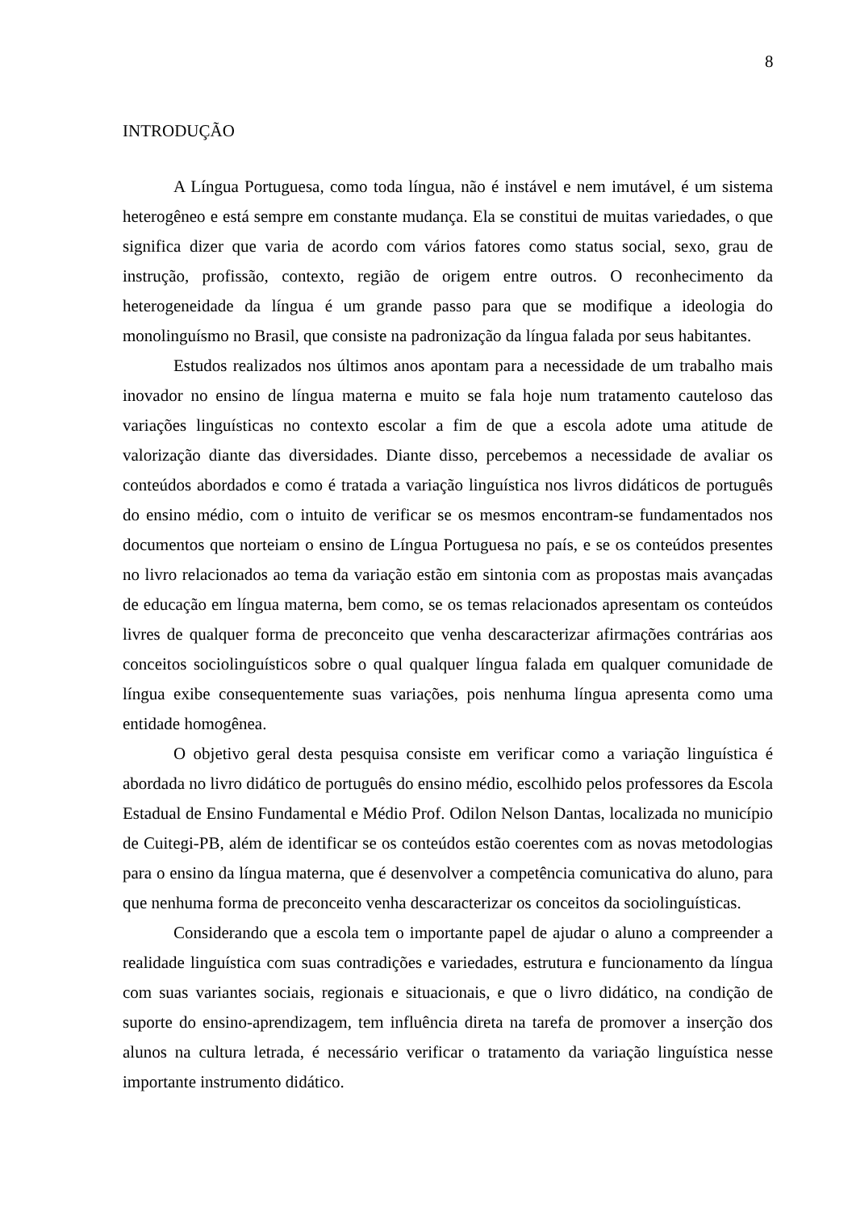8
INTRODUÇÃO
A Língua Portuguesa, como toda língua, não é instável e nem imutável, é um sistema heterogêneo e está sempre em constante mudança. Ela se constitui de muitas variedades, o que significa dizer que varia de acordo com vários fatores como status social, sexo, grau de instrução, profissão, contexto, região de origem entre outros. O reconhecimento da heterogeneidade da língua é um grande passo para que se modifique a ideologia do monolinguísmo no Brasil, que consiste na padronização da língua falada por seus habitantes.
Estudos realizados nos últimos anos apontam para a necessidade de um trabalho mais inovador no ensino de língua materna e muito se fala hoje num tratamento cauteloso das variações linguísticas no contexto escolar a fim de que a escola adote uma atitude de valorização diante das diversidades. Diante disso, percebemos a necessidade de avaliar os conteúdos abordados e como é tratada a variação linguística nos livros didáticos de português do ensino médio, com o intuito de verificar se os mesmos encontram-se fundamentados nos documentos que norteiam o ensino de Língua Portuguesa no país, e se os conteúdos presentes no livro relacionados ao tema da variação estão em sintonia com as propostas mais avançadas de educação em língua materna, bem como, se os temas relacionados apresentam os conteúdos livres de qualquer forma de preconceito que venha descaracterizar afirmações contrárias aos conceitos sociolinguísticos sobre o qual qualquer língua falada em qualquer comunidade de língua exibe consequentemente suas variações, pois nenhuma língua apresenta como uma entidade homogênea.
O objetivo geral desta pesquisa consiste em verificar como a variação linguística é abordada no livro didático de português do ensino médio, escolhido pelos professores da Escola Estadual de Ensino Fundamental e Médio Prof. Odilon Nelson Dantas, localizada no município de Cuitegi-PB, além de identificar se os conteúdos estão coerentes com as novas metodologias para o ensino da língua materna, que é desenvolver a competência comunicativa do aluno, para que nenhuma forma de preconceito venha descaracterizar os conceitos da sociolinguísticas.
Considerando que a escola tem o importante papel de ajudar o aluno a compreender a realidade linguística com suas contradições e variedades, estrutura e funcionamento da língua com suas variantes sociais, regionais e situacionais, e que o livro didático, na condição de suporte do ensino-aprendizagem, tem influência direta na tarefa de promover a inserção dos alunos na cultura letrada, é necessário verificar o tratamento da variação linguística nesse importante instrumento didático.